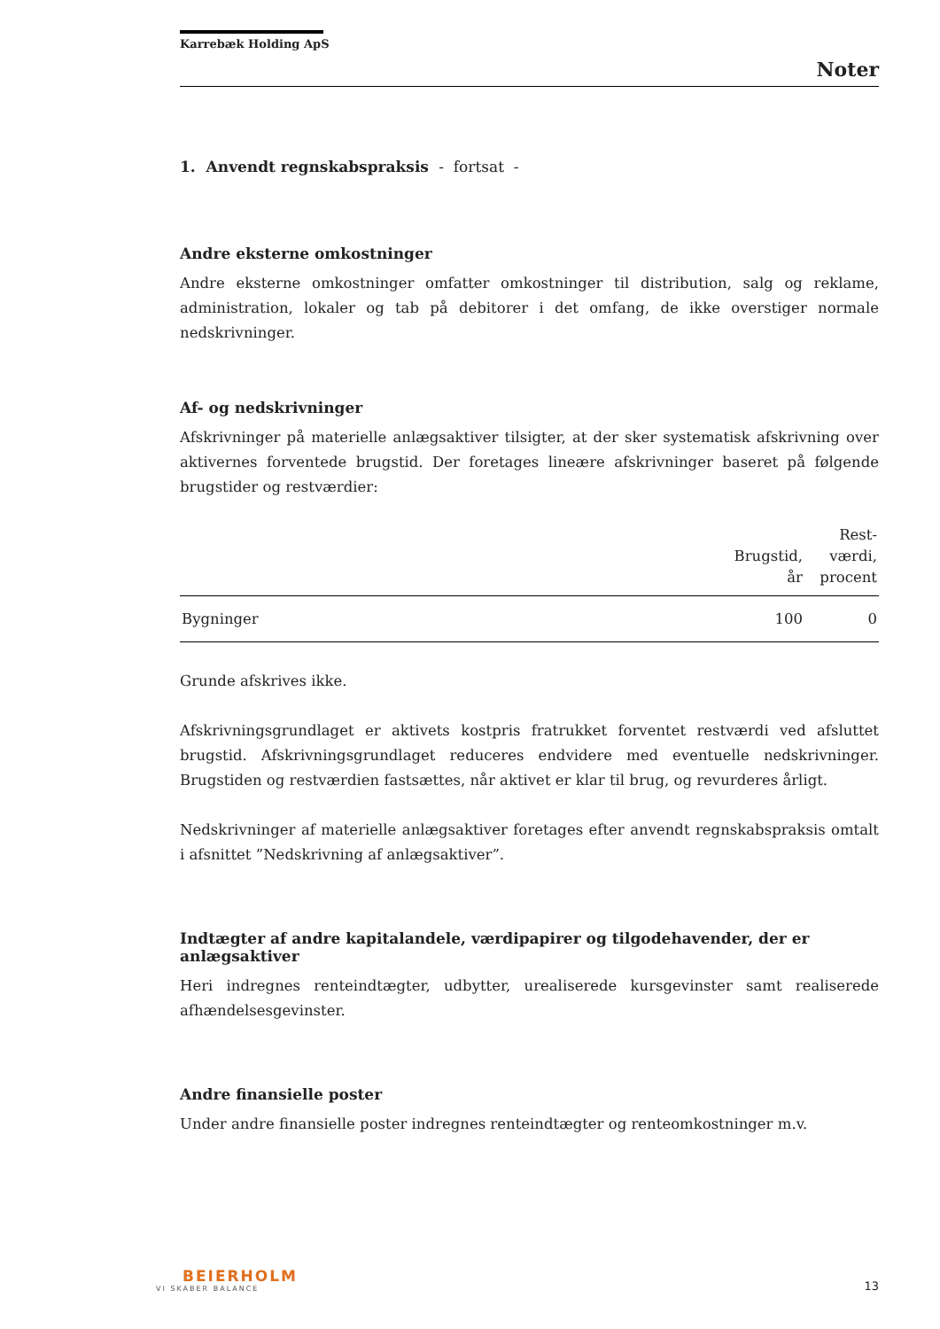Karrebæk Holding ApS
Noter
1. Anvendt regnskabspraksis - fortsat -
Andre eksterne omkostninger
Andre eksterne omkostninger omfatter omkostninger til distribution, salg og reklame, administration, lokaler og tab på debitorer i det omfang, de ikke overstiger normale nedskrivninger.
Af- og nedskrivninger
Afskrivninger på materielle anlægsaktiver tilsigter, at der sker systematisk afskrivning over aktivernes forventede brugstid. Der foretages lineære afskrivninger baseret på følgende brugstider og restværdier:
| | Brugstid, år | Rest- værdi, procent |
| --- | --- | --- |
| Bygninger | 100 | 0 |
Grunde afskrives ikke.
Afskrivningsgrundlaget er aktivets kostpris fratrukket forventet restværdi ved afsluttet brugstid. Afskrivningsgrundlaget reduceres endvidere med eventuelle nedskrivninger. Brugstiden og restværdien fastsættes, når aktivet er klar til brug, og revurderes årligt.
Nedskrivninger af materielle anlægsaktiver foretages efter anvendt regnskabspraksis omtalt i afsnittet ”Nedskrivning af anlægsaktiver”.
Indtægter af andre kapitalandele, værdipapirer og tilgodehavender, der er anlægsaktiver
Heri indregnes renteindtægter, udbytter, urealiserede kursgevinster samt realiserede afhændelsesgevinster.
Andre finansielle poster
Under andre finansielle poster indregnes renteindtægter og renteomkostninger m.v.
BEIERHOLM
VI SKABER BALANCE
13